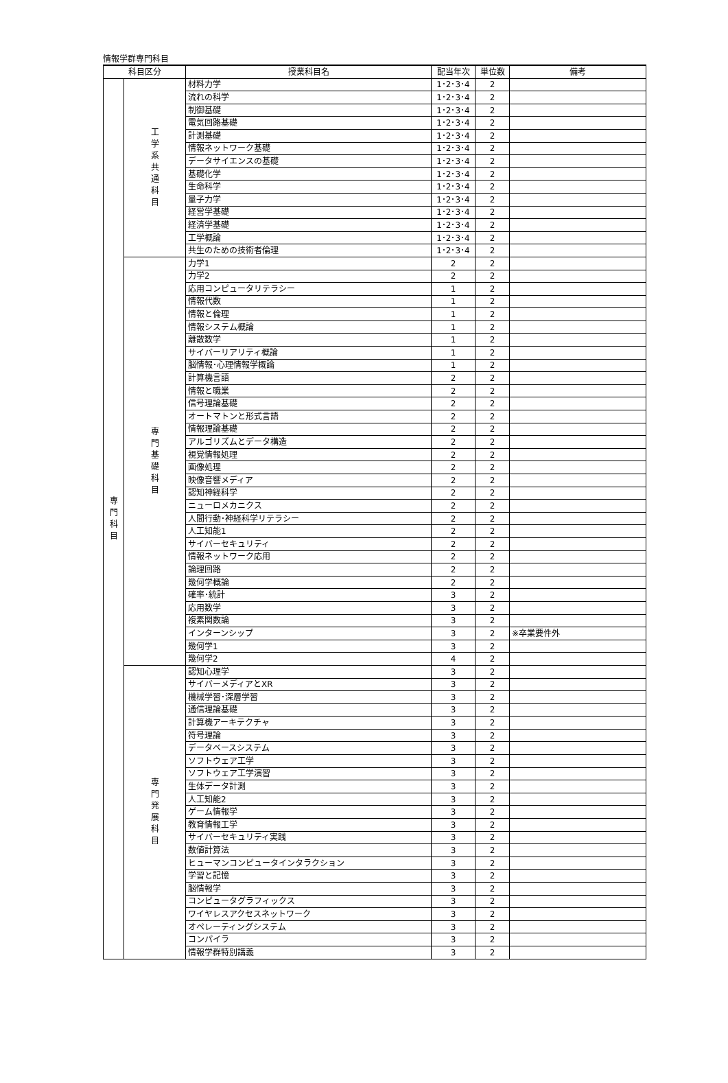情報学群専門科目
| 科目区分 | | 授業科目名 | 配当年次 | 単位数 | 備考 |
| --- | --- | --- | --- | --- | --- |
| 専 門 科 目 | 工 学 系 共 通 科 目 | 材料力学 | 1･2･3･4 | 2 | |
| | | 流れの科学 | 1･2･3･4 | 2 | |
| | | 制御基礎 | 1･2･3･4 | 2 | |
| | | 電気回路基礎 | 1･2･3･4 | 2 | |
| | | 計測基礎 | 1･2･3･4 | 2 | |
| | | 情報ネットワーク基礎 | 1･2･3･4 | 2 | |
| | | データサイエンスの基礎 | 1･2･3･4 | 2 | |
| | | 基礎化学 | 1･2･3･4 | 2 | |
| | | 生命科学 | 1･2･3･4 | 2 | |
| | | 量子力学 | 1･2･3･4 | 2 | |
| | | 経営学基礎 | 1･2･3･4 | 2 | |
| | | 経済学基礎 | 1･2･3･4 | 2 | |
| | | 工学概論 | 1･2･3･4 | 2 | |
| | | 共生のための技術者倫理 | 1･2･3･4 | 2 | |
| | 専 門 基 礎 科 目 | 力学1 | 2 | 2 | |
| | | 力学2 | 2 | 2 | |
| | | 応用コンピュータリテラシー | 1 | 2 | |
| | | 情報代数 | 1 | 2 | |
| | | 情報と倫理 | 1 | 2 | |
| | | 情報システム概論 | 1 | 2 | |
| | | 離散数学 | 1 | 2 | |
| | | サイバーリアリティ概論 | 1 | 2 | |
| | | 脳情報･心理情報学概論 | 1 | 2 | |
| | | 計算機言語 | 2 | 2 | |
| | | 情報と職業 | 2 | 2 | |
| | | 信号理論基礎 | 2 | 2 | |
| | | オートマトンと形式言語 | 2 | 2 | |
| | | 情報理論基礎 | 2 | 2 | |
| | | アルゴリズムとデータ構造 | 2 | 2 | |
| | | 視覚情報処理 | 2 | 2 | |
| | | 画像処理 | 2 | 2 | |
| | | 映像音響メディア | 2 | 2 | |
| | | 認知神経科学 | 2 | 2 | |
| | | ニューロメカニクス | 2 | 2 | |
| | | 人間行動･神経科学リテラシー | 2 | 2 | |
| | | 人工知能1 | 2 | 2 | |
| | | サイバーセキュリティ | 2 | 2 | |
| | | 情報ネットワーク応用 | 2 | 2 | |
| | | 論理回路 | 2 | 2 | |
| | | 幾何学概論 | 2 | 2 | |
| | | 確率･統計 | 3 | 2 | |
| | | 応用数学 | 3 | 2 | |
| | | 複素関数論 | 3 | 2 | |
| | | インターンシップ | 3 | 2 | ※卒業要件外 |
| | | 幾何学1 | 3 | 2 | |
| | | 幾何学2 | 4 | 2 | |
| | 専 門 発 展 科 目 | 認知心理学 | 3 | 2 | |
| | | サイバーメディアとXR | 3 | 2 | |
| | | 機械学習･深層学習 | 3 | 2 | |
| | | 通信理論基礎 | 3 | 2 | |
| | | 計算機アーキテクチャ | 3 | 2 | |
| | | 符号理論 | 3 | 2 | |
| | | データベースシステム | 3 | 2 | |
| | | ソフトウェア工学 | 3 | 2 | |
| | | ソフトウェア工学演習 | 3 | 2 | |
| | | 生体データ計測 | 3 | 2 | |
| | | 人工知能2 | 3 | 2 | |
| | | ゲーム情報学 | 3 | 2 | |
| | | 教育情報工学 | 3 | 2 | |
| | | サイバーセキュリティ実践 | 3 | 2 | |
| | | 数値計算法 | 3 | 2 | |
| | | ヒューマンコンピュータインタラクション | 3 | 2 | |
| | | 学習と記憶 | 3 | 2 | |
| | | 脳情報学 | 3 | 2 | |
| | | コンピュータグラフィックス | 3 | 2 | |
| | | ワイヤレスアクセスネットワーク | 3 | 2 | |
| | | オペレーティングシステム | 3 | 2 | |
| | | コンパイラ | 3 | 2 | |
| | | 情報学群特別講義 | 3 | 2 | |